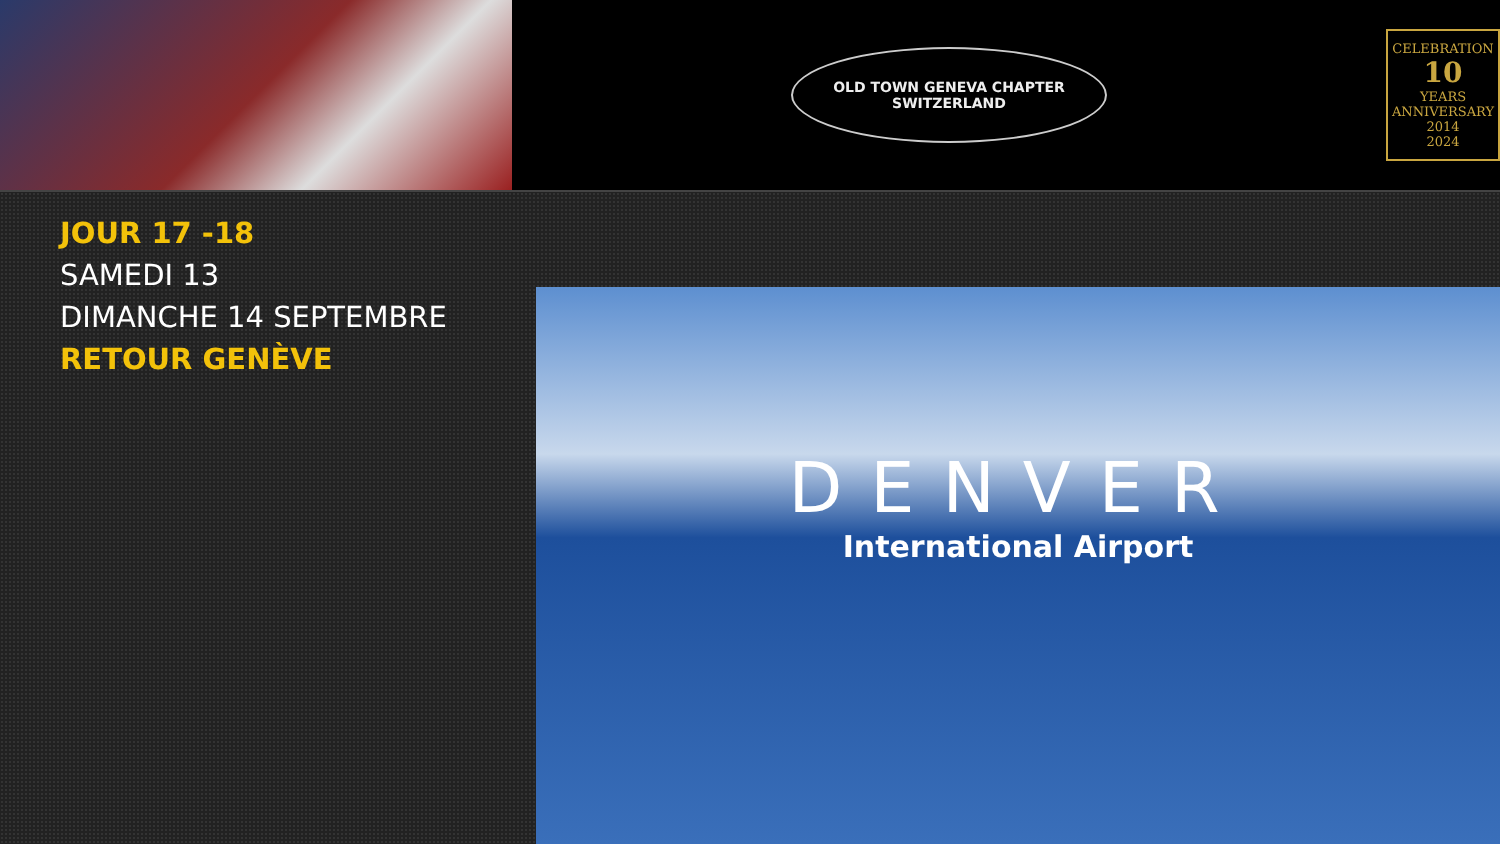OLD TOWN GENEVA CHAPTER
SWITZERLAND
CELEBRATION
10
YEARS
ANNIVERSARY
2014
2024
JOUR 17 -18
SAMEDI 13
DIMANCHE 14 SEPTEMBRE
RETOUR GENÈVE
DENVER
International Airport